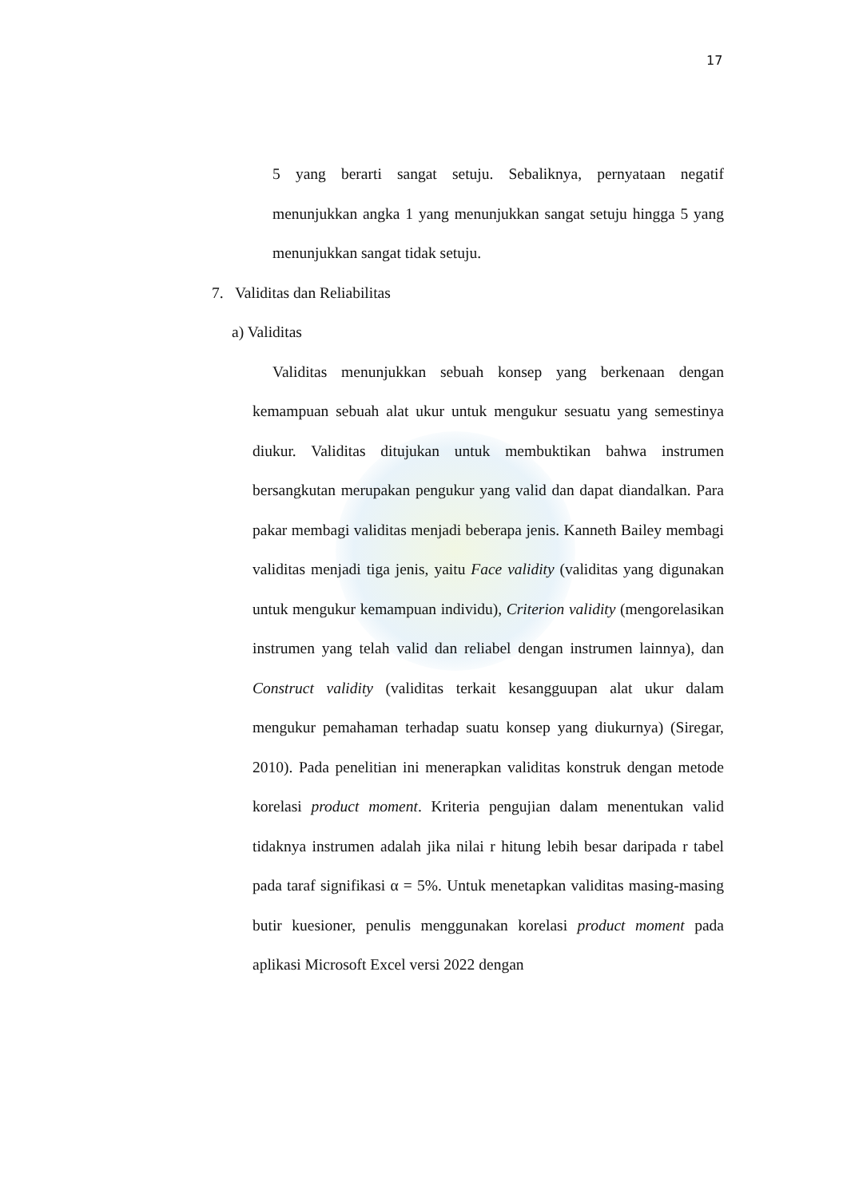17
5 yang berarti sangat setuju. Sebaliknya, pernyataan negatif menunjukkan angka 1 yang menunjukkan sangat setuju hingga 5 yang menunjukkan sangat tidak setuju.
7. Validitas dan Reliabilitas
a) Validitas
Validitas menunjukkan sebuah konsep yang berkenaan dengan kemampuan sebuah alat ukur untuk mengukur sesuatu yang semestinya diukur. Validitas ditujukan untuk membuktikan bahwa instrumen bersangkutan merupakan pengukur yang valid dan dapat diandalkan. Para pakar membagi validitas menjadi beberapa jenis. Kanneth Bailey membagi validitas menjadi tiga jenis, yaitu Face validity (validitas yang digunakan untuk mengukur kemampuan individu), Criterion validity (mengorelasikan instrumen yang telah valid dan reliabel dengan instrumen lainnya), dan Construct validity (validitas terkait kesangguupan alat ukur dalam mengukur pemahaman terhadap suatu konsep yang diukurnya) (Siregar, 2010). Pada penelitian ini menerapkan validitas konstruk dengan metode korelasi product moment. Kriteria pengujian dalam menentukan valid tidaknya instrumen adalah jika nilai r hitung lebih besar daripada r tabel pada taraf signifikasi α = 5%. Untuk menetapkan validitas masing-masing butir kuesioner, penulis menggunakan korelasi product moment pada aplikasi Microsoft Excel versi 2022 dengan